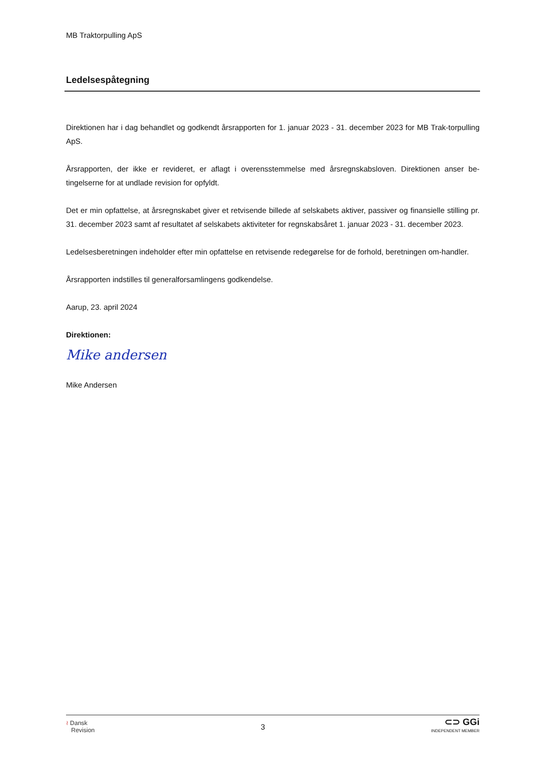MB Traktorpulling ApS
Ledelsespåtegning
Direktionen har i dag behandlet og godkendt årsrapporten for 1. januar 2023 - 31. december 2023 for MB Trak-torpulling ApS.
Årsrapporten, der ikke er revideret, er aflagt i overensstemmelse med årsregnskabsloven. Direktionen anser be-tingelserne for at undlade revision for opfyldt.
Det er min opfattelse, at årsregnskabet giver et retvisende billede af selskabets aktiver, passiver og finansielle stilling pr. 31. december 2023 samt af resultatet af selskabets aktiviteter for regnskabsåret 1. januar 2023 - 31. december 2023.
Ledelsesberetningen indeholder efter min opfattelse en retvisende redegørelse for de forhold, beretningen om-handler.
Årsrapporten indstilles til generalforsamlingens godkendelse.
Aarup, 23. april 2024
Direktionen:
Mike andersen
Mike Andersen
≀ Dansk
Revision
3
⊂⊃ GGi
INDEPENDENT MEMBER